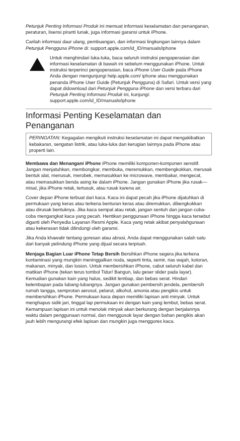Petunjuk Penting Informasi Produk ini memuat informasi keselamatan dan penanganan, peraturan, lisensi piranti lunak, juga informasi garansi untuk iPhone.
Carilah informasi daur ulang, pembuangan, dan informasi lingkungan lainnya dalam Petunjuk Pengguna iPhone di: support.apple.com/id_ID/manuals/iphone
Untuk menghindari luka-luka, baca seluruh instruksi pengoperasian dan informasi keselamatan di bawah ini sebelum menggunakan iPhone. Untuk instruksi terperinci pengoperasian, baca iPhone User Guide pada iPhone Anda dengan mengunjungi help.apple.com/ iphone atau menggunakan penanda iPhone User Guide (Petunjuk Pengguna) di Safari. Untuk versi yang dapat didownload dari Petunjuk Pengguna iPhone dan versi terbaru dari Petunjuk Penting Informasi Produk ini, kunjungi: support.apple.com/id_ID/manuals/iphone
Informasi Penting Keselamatan dan Penanganan
PERINGATAN: Kegagalan mengikuti instruksi keselamatan ini dapat mengakibatkan kebakaran, sengatan listrik, atau luka-luka dan kerugian lainnya pada iPhone atau properti lain.
Membawa dan Menangani iPhone iPhone memiliki komponen-komponen sensitif. Jangan menjatuhkan, membongkar, membuka, meremukkan, membengkokkan, merusak bentuk alat, menusuk, merobek, memasukkan ke microwave, membakar, mengecat, atau memasukkan benda asing ke dalam iPhone. Jangan gunakan iPhone jika rusak—misal, jika iPhone retak, tertusuk, atau rusak karena air.
Cover depan iPhone terbuat dari kaca. Kaca ini dapat pecah jika iPhone dijatuhkan di permukaan yang keras atau terkena benturan keras atau diremukkan, dibengkokkan atau dirusak bentuknya. Jika kaca sempal atau retak, jangan sentuh dan jangan coba-coba mengangkat kaca yang pecah. Hentikan penggunaan iPhone hingga kaca tersebut diganti oleh Penyedia Layanan Resmi Apple. Kaca yang retak akibat penyalahgunaan atau kekerasan tidak dilindungi oleh garansi.
Jika Anda khawatir tentang goresan atau abrasi, Anda dapat menggunakan salah satu dari banyak pelindung iPhone yang dijual secara terpisah.
Menjaga Bagian Luar iPhone Tetap Bersih Bersihkan iPhone segera jika terkena kontaminasi yang mungkin meninggalkan noda, seperti tinta, semir, rias wajah, kotoran, makanan, minyak, dan losion. Untuk membersihkan iPhone, cabut seluruh kabel dan matikan iPhone (tekan terus tombol Tidur/ Bangun, lalu geser slider pada layar). Kemudian gunakan kain yang halus, sedikit lembap, dan bebas serat. Hindari kelembapan pada lubang-lubangnya. Jangan gunakan pembersih jendela, pembersih rumah tangga, semprotan aerosol, pelarut, alkohol, amonia atau pengikis untuk membersihkan iPhone. Permukaan kaca depan memiliki lapisan anti minyak. Untuk menghapus sidik jari, tinggal lap permukaan ini dengan kain yang lembut, bebas serat. Kemampuan lapisan ini untuk menolak minyak akan berkurang dengan berjalannya waktu dalam penggunaan normal, dan menggosok layar dengan bahan pengikis akan jauh lebih mengurangi efek lapisan dan mungkin juga menggores kaca.